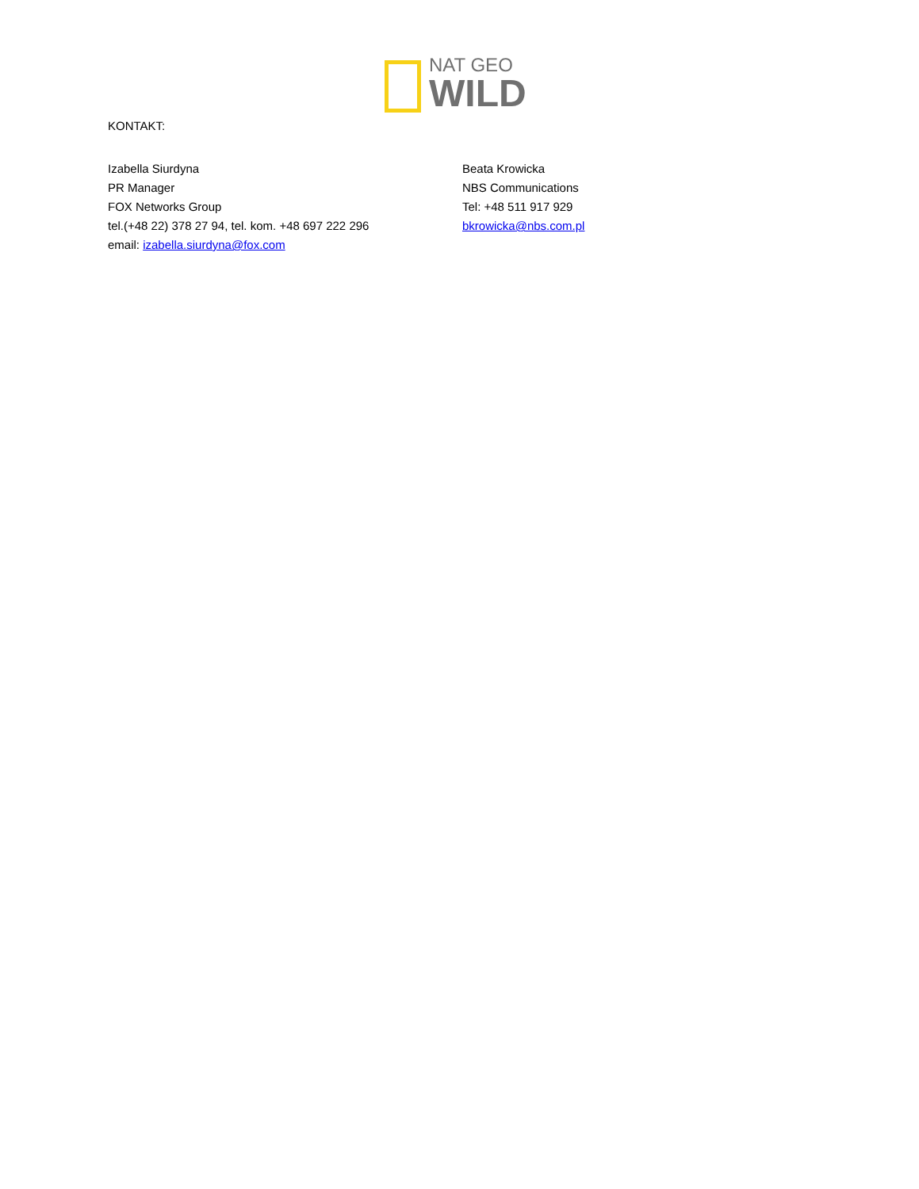NAT GEO
WILD
KONTAKT:
Izabella Siurdyna
PR Manager
FOX Networks Group
tel.(+48 22) 378 27 94, tel. kom. +48 697 222 296
email: izabella.siurdyna@fox.com
Beata Krowicka
NBS Communications
Tel: +48 511 917 929
bkrowicka@nbs.com.pl